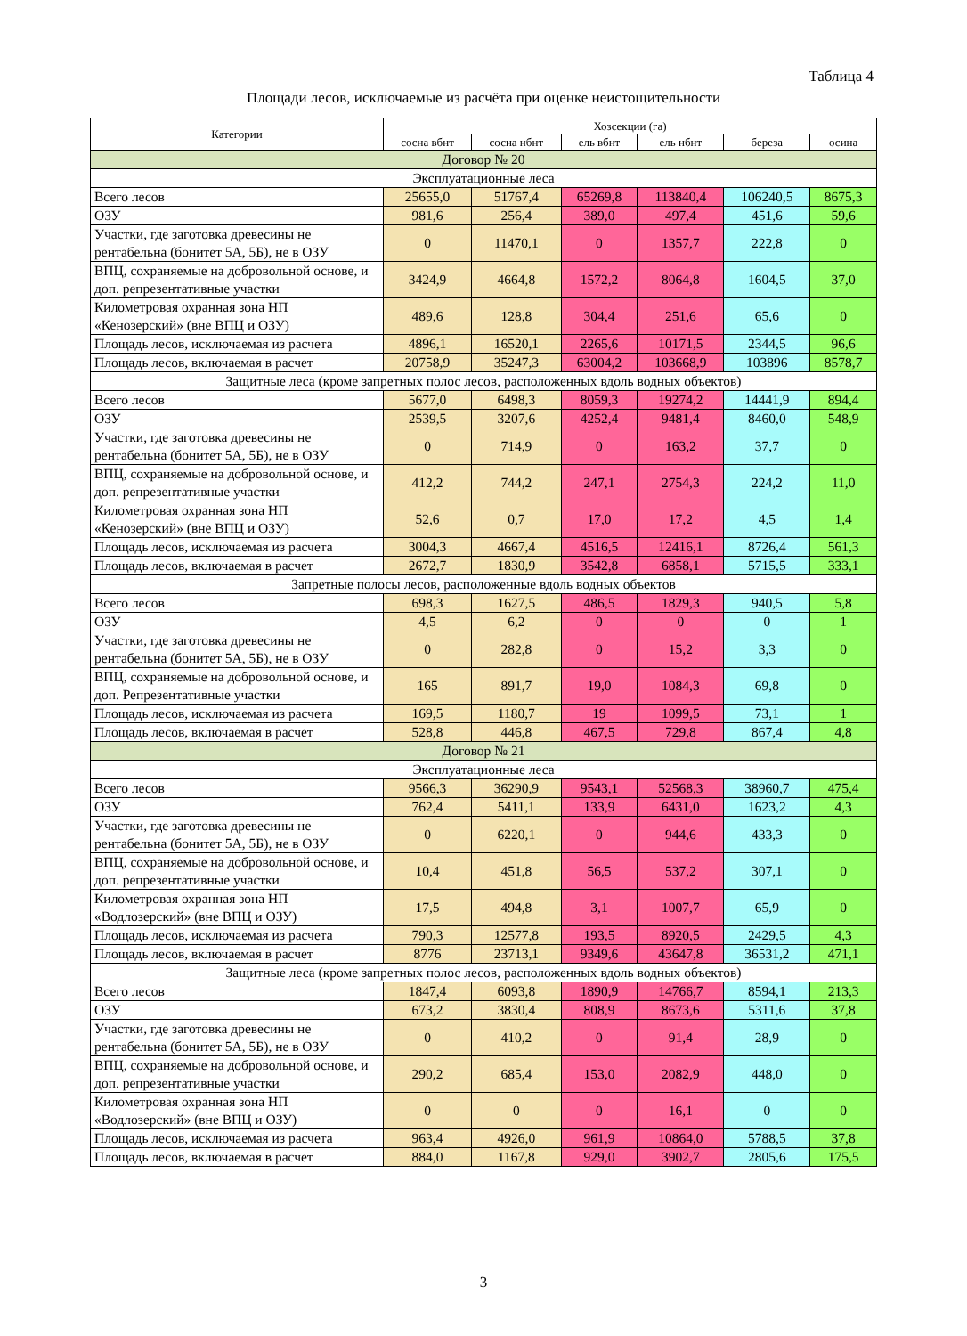Таблица 4
Площади лесов, исключаемые из расчёта при оценке неистощительности
| Категории | Хозсекции (га) | | | | | |
| --- | --- | --- | --- | --- | --- | --- |
| | сосна вбнт | сосна нбнт | ель вбнт | ель нбнт | береза | осина |
| Договор № 20 | | | | | | |
| Эксплуатационные леса | | | | | | |
| Всего лесов | 25655,0 | 51767,4 | 65269,8 | 113840,4 | 106240,5 | 8675,3 |
| ОЗУ | 981,6 | 256,4 | 389,0 | 497,4 | 451,6 | 59,6 |
| Участки, где заготовка древесины не рентабельна (бонитет 5А, 5Б), не в ОЗУ | 0 | 11470,1 | 0 | 1357,7 | 222,8 | 0 |
| ВПЦ, сохраняемые на добровольной основе, и доп. репрезентативные участки | 3424,9 | 4664,8 | 1572,2 | 8064,8 | 1604,5 | 37,0 |
| Километровая охранная зона НП «Кенозерский» (вне ВПЦ и ОЗУ) | 489,6 | 128,8 | 304,4 | 251,6 | 65,6 | 0 |
| Площадь лесов, исключаемая из расчета | 4896,1 | 16520,1 | 2265,6 | 10171,5 | 2344,5 | 96,6 |
| Площадь лесов, включаемая в расчет | 20758,9 | 35247,3 | 63004,2 | 103668,9 | 103896 | 8578,7 |
| Защитные леса (кроме запретных полос лесов, расположенных вдоль водных объектов) | | | | | | |
| Всего лесов | 5677,0 | 6498,3 | 8059,3 | 19274,2 | 14441,9 | 894,4 |
| ОЗУ | 2539,5 | 3207,6 | 4252,4 | 9481,4 | 8460,0 | 548,9 |
| Участки, где заготовка древесины не рентабельна (бонитет 5А, 5Б), не в ОЗУ | 0 | 714,9 | 0 | 163,2 | 37,7 | 0 |
| ВПЦ, сохраняемые на добровольной основе, и доп. репрезентативные участки | 412,2 | 744,2 | 247,1 | 2754,3 | 224,2 | 11,0 |
| Километровая охранная зона НП «Кенозерский» (вне ВПЦ и ОЗУ) | 52,6 | 0,7 | 17,0 | 17,2 | 4,5 | 1,4 |
| Площадь лесов, исключаемая из расчета | 3004,3 | 4667,4 | 4516,5 | 12416,1 | 8726,4 | 561,3 |
| Площадь лесов, включаемая в расчет | 2672,7 | 1830,9 | 3542,8 | 6858,1 | 5715,5 | 333,1 |
| Запретные полосы лесов, расположенные вдоль водных объектов | | | | | | |
| Всего лесов | 698,3 | 1627,5 | 486,5 | 1829,3 | 940,5 | 5,8 |
| ОЗУ | 4,5 | 6,2 | 0 | 0 | 0 | 1 |
| Участки, где заготовка древесины не рентабельна (бонитет 5А, 5Б), не в ОЗУ | 0 | 282,8 | 0 | 15,2 | 3,3 | 0 |
| ВПЦ, сохраняемые на добровольной основе, и доп. Репрезентативные участки | 165 | 891,7 | 19,0 | 1084,3 | 69,8 | 0 |
| Площадь лесов, исключаемая из расчета | 169,5 | 1180,7 | 19 | 1099,5 | 73,1 | 1 |
| Площадь лесов, включаемая в расчет | 528,8 | 446,8 | 467,5 | 729,8 | 867,4 | 4,8 |
| Договор № 21 | | | | | | |
| Эксплуатационные леса | | | | | | |
| Всего лесов | 9566,3 | 36290,9 | 9543,1 | 52568,3 | 38960,7 | 475,4 |
| ОЗУ | 762,4 | 5411,1 | 133,9 | 6431,0 | 1623,2 | 4,3 |
| Участки, где заготовка древесины не рентабельна (бонитет 5А, 5Б), не в ОЗУ | 0 | 6220,1 | 0 | 944,6 | 433,3 | 0 |
| ВПЦ, сохраняемые на добровольной основе, и доп. репрезентативные участки | 10,4 | 451,8 | 56,5 | 537,2 | 307,1 | 0 |
| Километровая охранная зона НП «Водлозерский» (вне ВПЦ и ОЗУ) | 17,5 | 494,8 | 3,1 | 1007,7 | 65,9 | 0 |
| Площадь лесов, исключаемая из расчета | 790,3 | 12577,8 | 193,5 | 8920,5 | 2429,5 | 4,3 |
| Площадь лесов, включаемая в расчет | 8776 | 23713,1 | 9349,6 | 43647,8 | 36531,2 | 471,1 |
| Защитные леса (кроме запретных полос лесов, расположенных вдоль водных объектов) | | | | | | |
| Всего лесов | 1847,4 | 6093,8 | 1890,9 | 14766,7 | 8594,1 | 213,3 |
| ОЗУ | 673,2 | 3830,4 | 808,9 | 8673,6 | 5311,6 | 37,8 |
| Участки, где заготовка древесины не рентабельна (бонитет 5А, 5Б), не в ОЗУ | 0 | 410,2 | 0 | 91,4 | 28,9 | 0 |
| ВПЦ, сохраняемые на добровольной основе, и доп. репрезентативные участки | 290,2 | 685,4 | 153,0 | 2082,9 | 448,0 | 0 |
| Километровая охранная зона НП «Водлозерский» (вне ВПЦ и ОЗУ) | 0 | 0 | 0 | 16,1 | 0 | 0 |
| Площадь лесов, исключаемая из расчета | 963,4 | 4926,0 | 961,9 | 10864,0 | 5788,5 | 37,8 |
| Площадь лесов, включаемая в расчет | 884,0 | 1167,8 | 929,0 | 3902,7 | 2805,6 | 175,5 |
3